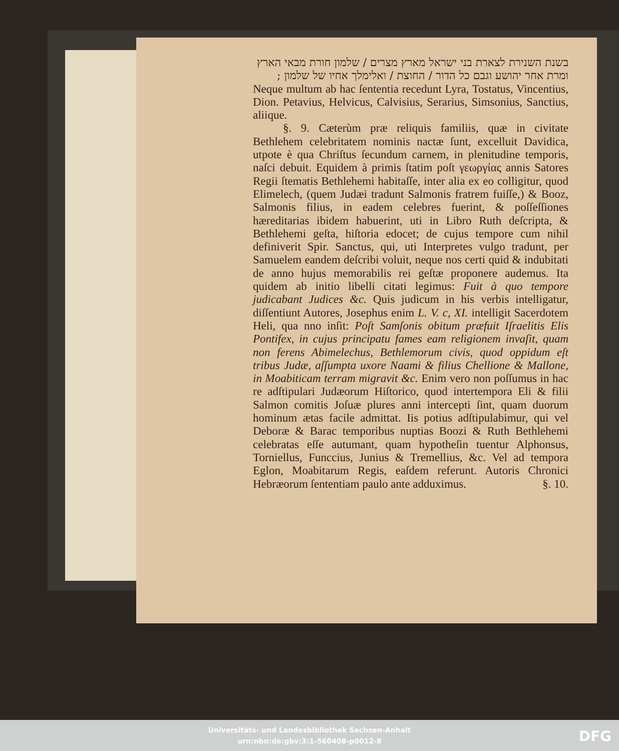בשנת השנירת לצארת בני ישראל מארץ מצרים / שלמון חורת מבאי הארץ ומרת אחר יהושע וגבם כל הדור / החוצת / ואלימלך אחיו של שלמון ;
Neque multum ab hac ſententia recedunt Lyra, Tostatus, Vincentius, Dion. Petavius, Helvicus, Calvisius, Serarius, Simsonius, Sanctius, aliique.
§. 9. Cæterùm præ reliquis familiis, quæ in civitate Bethlehem celebritatem nominis nactæ ſunt, excelluit Davidica, utpote è qua Chriſtus ſecundum carnem, in plenitudine temporis, naſci debuit. Equidem à primis ſtatim poſt γεωργίας annis Satores Regii ſtematis Bethlehemi habitaſſe, inter alia ex eo colligitur, quod Elimelech, (quem Judæi tradunt Salmonis fratrem fuiſſe,) & Booz, Salmonis filius, in eadem celebres fuerint, & poſſeſſiones hæreditarias ibidem habuerint, uti in Libro Ruth deſcripta, & Bethlehemi geſta, hiſtoria edocet; de cujus tempore cum nihil definiverit Spir. Sanctus, qui, uti Interpretes vulgo tradunt, per Samuelem eandem deſcribi voluit, neque nos certi quid & indubitati de anno hujus memorabilis rei geſtæ proponere audemus. Ita quidem ab initio libelli citati legimus: Fuit à quo tempore judicabant Judices &c. Quis judicum in his verbis intelligatur, diſſentiunt Autores, Josephus enim L. V. c, XI. intelligit Sacerdotem Heli, qua nno inſit: Poſt Samſonis obitum præfuit Iſraelitis Elis Pontifex, in cujus principatu fames eam religionem invaſit, quam non ferens Abimelechus, Bethlemorum civis, quod oppidum eſt tribus Judæ, aſſumpta uxore Naami & filius Chellione & Mallone, in Moabiticam terram migravit &c. Enim vero non poſſumus in hac re adſtipulari Judæorum Hiſtorico, quod intertempora Eli & filii Salmon comitis Joſuæ plures anni intercepti ſint, quam duorum hominum ætas facile admittat. Iis potius adſtipulabimur, qui vel Deboræ & Barac temporibus nuptias Boozi & Ruth Bethlehemi celebratas eſſe autumant, quam hypotheſin tuentur Alphonsus, Torniellus, Funccius, Junius & Tremellius, &c. Vel ad tempora Eglon, Moabitarum Regis, eaſdem referunt. Autoris Chronici Hebræorum ſententiam paulo ante adduximus. §. 10.
Universitäts- und Landesbibliothek Sachsen-Anhalt
urn:nbn:de:gbv:3:1-560408-p0012-8
DFG